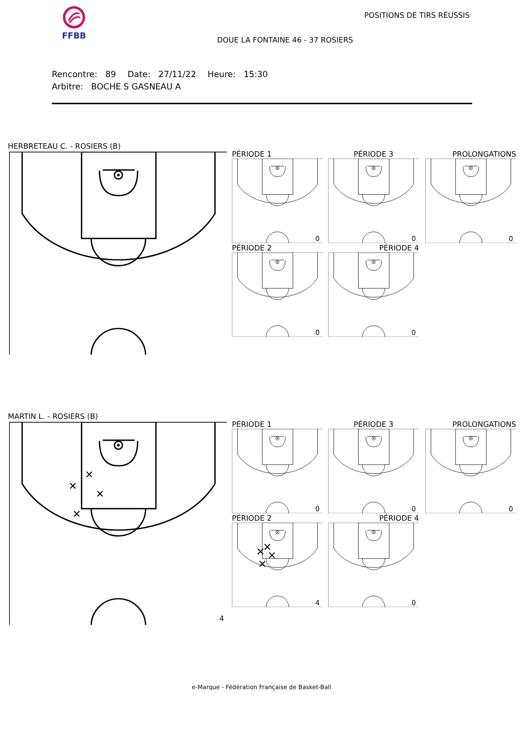FFBB POSITIONS DE TIRS RÉUSSIS
DOUE LA FONTAINE 46 - 37 ROSIERS
Rencontre: 89 Date: 27/11/22 Heure: 15:30
Arbitre: BOCHE S GASNEAU A
HERBRETEAU C. - ROSIERS (B)
PÉRIODE 1
0
PÉRIODE 3
0
PROLONGATIONS
0
PÉRIODE 2
0
PÉRIODE 4
0
MARTIN L. - ROSIERS (B)
4
PÉRIODE 1
0
PÉRIODE 3
0
PROLONGATIONS
0
PÉRIODE 2
4
PÉRIODE 4
0
e-Marque - Fédération Française de Basket-Ball